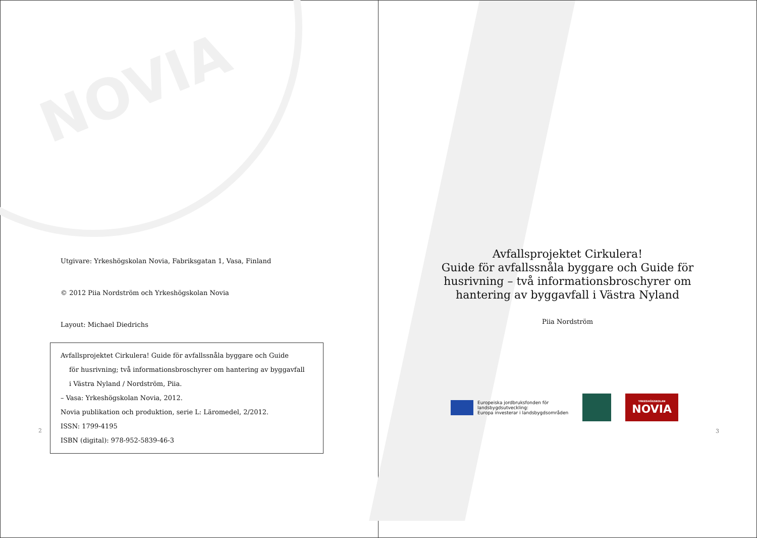NOVIA
Utgivare: Yrkeshögskolan Novia, Fabriksgatan 1, Vasa, Finland
© 2012 Piia Nordström och Yrkeshögskolan Novia
Layout: Michael Diedrichs
Avfallsprojektet Cirkulera! Guide för avfallssnåla byggare och Guide
för husrivning; två informationsbroschyrer om hantering av byggavfall
i Västra Nyland / Nordström, Piia.
– Vasa: Yrkeshögskolan Novia, 2012.
Novia publikation och produktion, serie L: Läromedel, 2/2012.
ISSN: 1799-4195
ISBN (digital): 978-952-5839-46-3
2
Avfallsprojektet Cirkulera!
Guide för avfallssnåla byggare och Guide för husrivning – två informationsbroschyrer om hantering av byggavfall i Västra Nyland
Piia Nordström
Europeiska jordbruksfonden för
landsbygdsutveckling:
Europa investerar i landsbygdsområden
YRKESHÖGSKOLAN
NOVIA
3